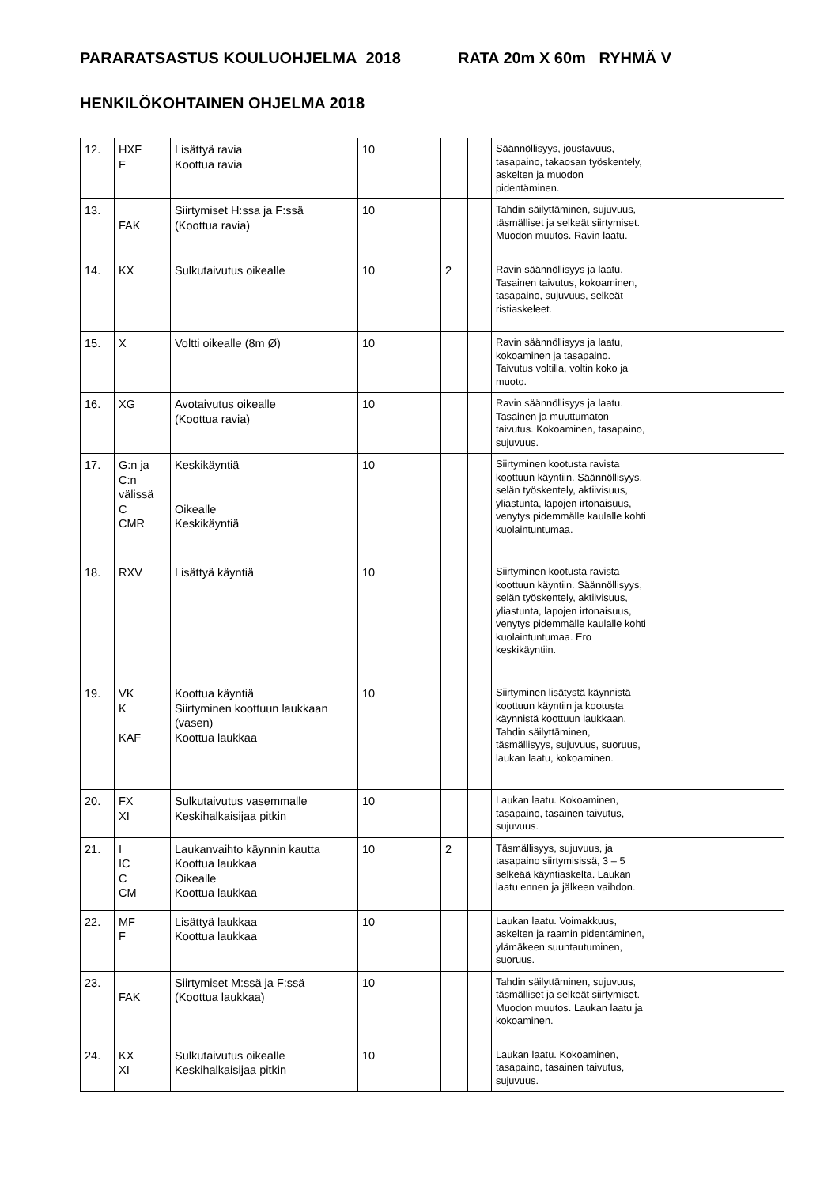PARARATSASTUS KOULUOHJELMA 2018 RATA 20m X 60m RYHMÄ V
HENKILÖKOHTAINEN OHJELMA 2018
| 12. | HXF F | Lisättyä ravia Koottua ravia | 10 | | | | | Säännöllisyys, joustavuus, tasapaino, takaosan työskentely, askelten ja muodon pidentäminen. | |
| 13. | FAK | Siirtymiset H:ssa ja F:ssä (Koottua ravia) | 10 | | | | | Tahdin säilyttäminen, sujuvuus, täsmälliset ja selkeät siirtymiset. Muodon muutos. Ravin laatu. | |
| 14. | KX | Sulkutaivutus oikealle | 10 | | | 2 | | Ravin säännöllisyys ja laatu. Tasainen taivutus, kokoaminen, tasapaino, sujuvuus, selkeät ristiaskeleet. | |
| 15. | X | Voltti oikealle (8m Ø) | 10 | | | | | Ravin säännöllisyys ja laatu, kokoaminen ja tasapaino. Taivutus voltilla, voltin koko ja muoto. | |
| 16. | XG | Avotaivutus oikealle (Koottua ravia) | 10 | | | | | Ravin säännöllisyys ja laatu. Tasainen ja muuttumaton taivutus. Kokoaminen, tasapaino, sujuvuus. | |
| 17. | G:n ja C:n välissä C CMR | Keskikäyntiä Oikealle Keskikäyntiä | 10 | | | | | Siirtyminen kootusta ravista koottuun käyntiin. Säännöllisyys, selän työskentely, aktiivisuus, yliastunta, lapojen irtonaisuus, venytys pidemmälle kaulalle kohti kuolaintuntumaa. | |
| 18. | RXV | Lisättyä käyntiä | 10 | | | | | Siirtyminen kootusta ravista koottuun käyntiin. Säännöllisyys, selän työskentely, aktiivisuus, yliastunta, lapojen irtonaisuus, venytys pidemmälle kaulalle kohti kuolaintuntumaa. Ero keskikäyntiin. | |
| 19. | VK K KAF | Koottua käyntiä Siirtyminen koottuun laukkaan (vasen) Koottua laukkaa | 10 | | | | | Siirtyminen lisätystä käynnistä koottuun käyntiin ja kootusta käynnistä koottuun laukkaan. Tahdin säilyttäminen, täsmällisyys, sujuvuus, suoruus, laukan laatu, kokoaminen. | |
| 20. | FX XI | Sulkutaivutus vasemmalle Keskihalkaisijaa pitkin | 10 | | | | | Laukan laatu. Kokoaminen, tasapaino, tasainen taivutus, sujuvuus. | |
| 21. | I IC C CM | Laukanvaihto käynnin kautta Koottua laukkaa Oikealle Koottua laukkaa | 10 | | | 2 | | Täsmällisyys, sujuvuus, ja tasapaino siirtymisissä, 3 – 5 selkeää käyntiaskelta. Laukan laatu ennen ja jälkeen vaihdon. | |
| 22. | MF F | Lisättyä laukkaa Koottua laukkaa | 10 | | | | | Laukan laatu. Voimakkuus, askelten ja raamin pidentäminen, ylämäkeen suuntautuminen, suoruus. | |
| 23. | FAK | Siirtymiset M:ssä ja F:ssä (Koottua laukkaa) | 10 | | | | | Tahdin säilyttäminen, sujuvuus, täsmälliset ja selkeät siirtymiset. Muodon muutos. Laukan laatu ja kokoaminen. | |
| 24. | KX XI | Sulkutaivutus oikealle Keskihalkaisijaa pitkin | 10 | | | | | Laukan laatu. Kokoaminen, tasapaino, tasainen taivutus, sujuvuus. | |